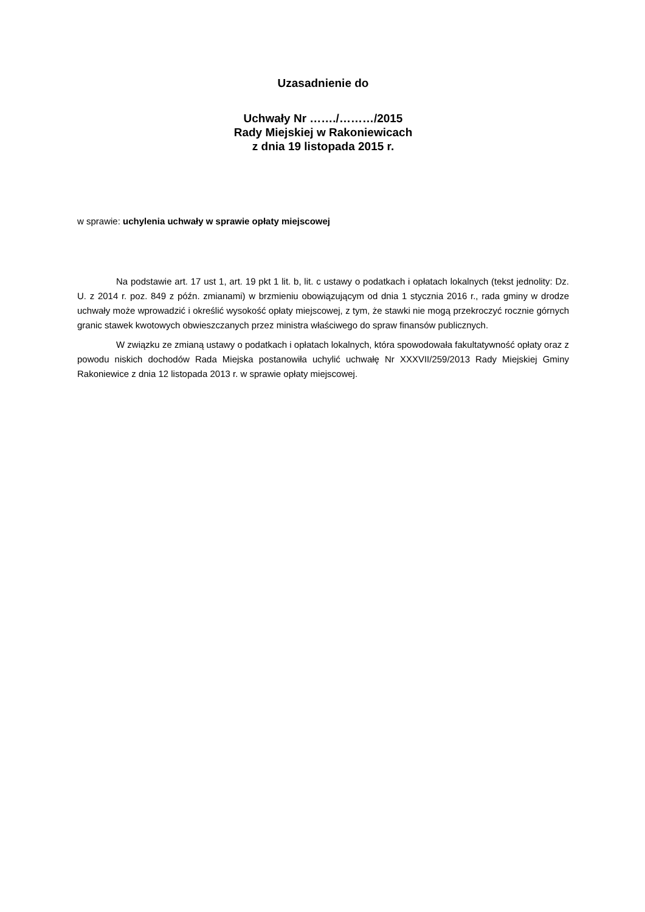Uzasadnienie do
Uchwały Nr ……./………/2015
Rady Miejskiej w Rakoniewicach
z dnia 19 listopada 2015 r.
w sprawie: uchylenia uchwały w sprawie opłaty miejscowej
Na podstawie art. 17 ust 1, art. 19 pkt 1 lit. b, lit. c ustawy o podatkach i opłatach lokalnych (tekst jednolity: Dz. U. z 2014 r. poz. 849 z późn. zmianami) w brzmieniu obowiązującym od dnia 1 stycznia 2016 r., rada gminy w drodze uchwały może wprowadzić i określić wysokość opłaty miejscowej, z tym, że stawki nie mogą przekroczyć rocznie górnych granic stawek kwotowych obwieszczanych przez ministra właściwego do spraw finansów publicznych.
W związku ze zmianą ustawy o podatkach i opłatach lokalnych, która spowodowała fakultatywność opłaty oraz z powodu niskich dochodów Rada Miejska postanowiła uchylić uchwałę Nr XXXVII/259/2013 Rady Miejskiej Gminy Rakoniewice z dnia 12 listopada 2013 r. w sprawie opłaty miejscowej.